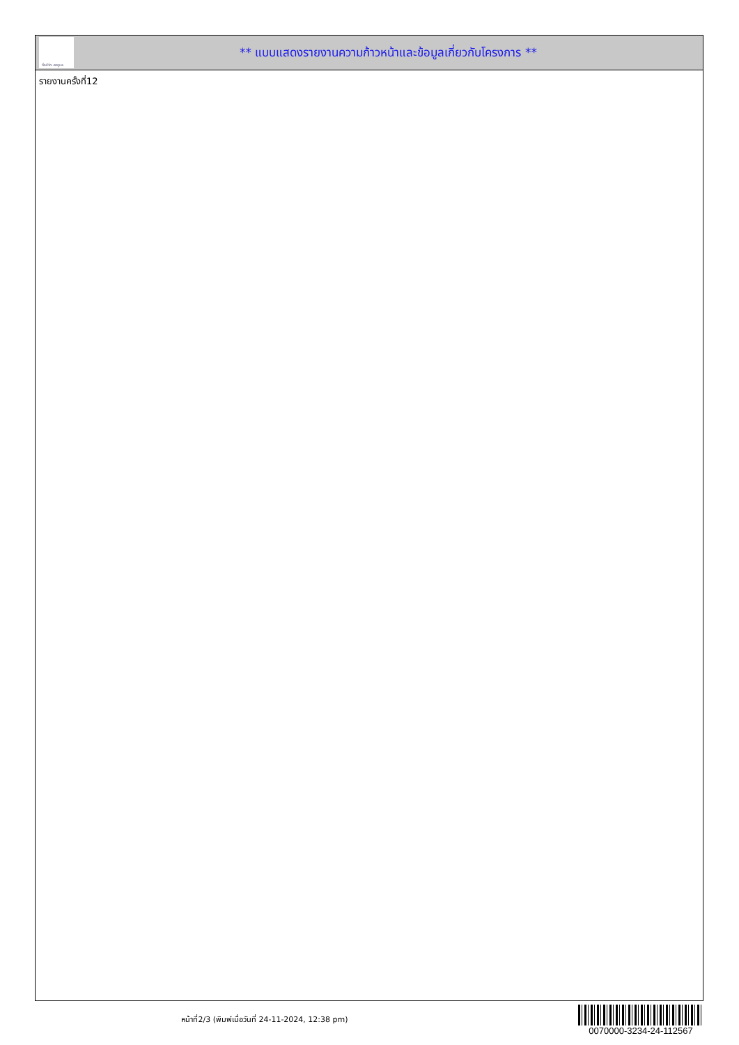ทั้งชีวิต..เราดูแล
** แบบแสดงรายงานความก้าวหน้าและข้อมูลเกี่ยวกับโครงการ **
รายงานครั้งที่12
หน้าที่2/3 (พิมพ์เมื่อวันที่ 24-11-2024, 12:38 pm)
0070000-3234-24-112567